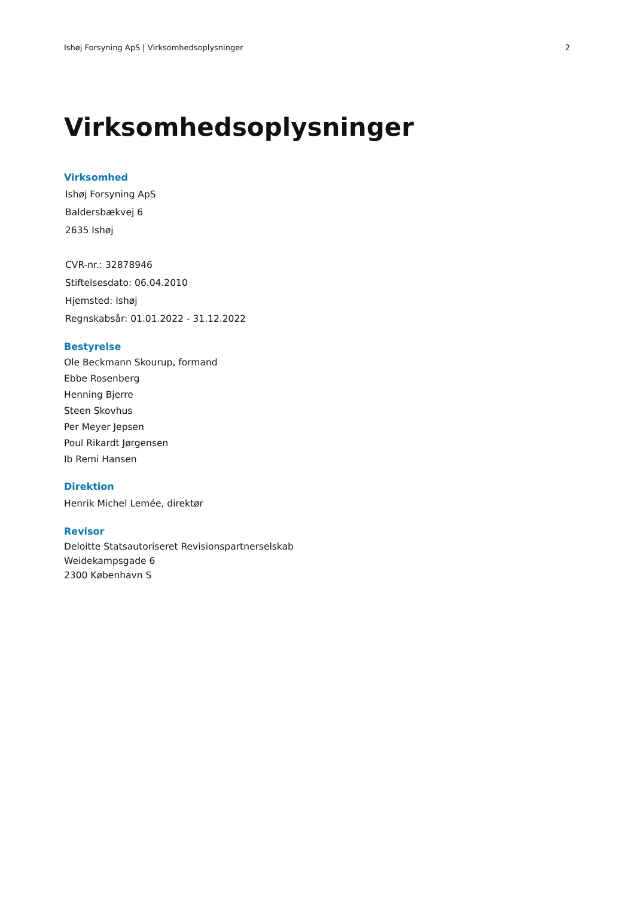Ishøj Forsyning ApS | Virksomhedsoplysninger 2
Virksomhedsoplysninger
Virksomhed
Ishøj Forsyning ApS
Baldersbækvej 6
2635 Ishøj
CVR-nr.: 32878946
Stiftelsesdato: 06.04.2010
Hjemsted: Ishøj
Regnskabsår: 01.01.2022 - 31.12.2022
Bestyrelse
Ole Beckmann Skourup, formand
Ebbe Rosenberg
Henning Bjerre
Steen Skovhus
Per Meyer Jepsen
Poul Rikardt Jørgensen
Ib Remi Hansen
Direktion
Henrik Michel Lemée, direktør
Revisor
Deloitte Statsautoriseret Revisionspartnerselskab
Weidekampsgade 6
2300 København S